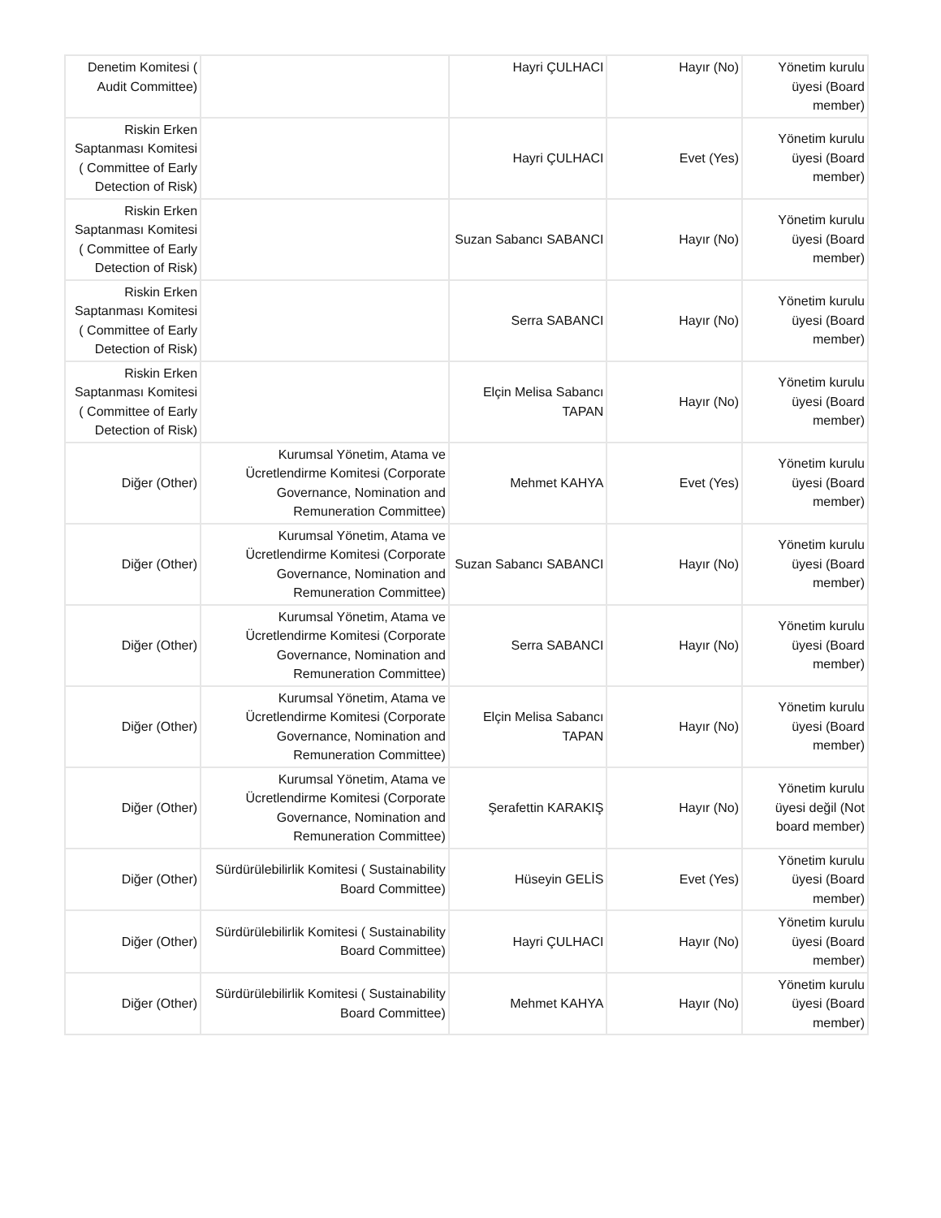| Denetim Komitesi ( Audit Committee) | | Hayri ÇULHACI | Hayır (No) | Yönetim kurulu üyesi (Board member) |
| Riskin Erken Saptanması Komitesi ( Committee of Early Detection of Risk) | | Hayri ÇULHACI | Evet (Yes) | Yönetim kurulu üyesi (Board member) |
| Riskin Erken Saptanması Komitesi ( Committee of Early Detection of Risk) | | Suzan Sabancı SABANCI | Hayır (No) | Yönetim kurulu üyesi (Board member) |
| Riskin Erken Saptanması Komitesi ( Committee of Early Detection of Risk) | | Serra SABANCI | Hayır (No) | Yönetim kurulu üyesi (Board member) |
| Riskin Erken Saptanması Komitesi ( Committee of Early Detection of Risk) | | Elçin Melisa Sabancı TAPAN | Hayır (No) | Yönetim kurulu üyesi (Board member) |
| Diğer (Other) | Kurumsal Yönetim, Atama ve Ücretlendirme Komitesi (Corporate Governance, Nomination and Remuneration Committee) | Mehmet KAHYA | Evet (Yes) | Yönetim kurulu üyesi (Board member) |
| Diğer (Other) | Kurumsal Yönetim, Atama ve Ücretlendirme Komitesi (Corporate Governance, Nomination and Remuneration Committee) | Suzan Sabancı SABANCI | Hayır (No) | Yönetim kurulu üyesi (Board member) |
| Diğer (Other) | Kurumsal Yönetim, Atama ve Ücretlendirme Komitesi (Corporate Governance, Nomination and Remuneration Committee) | Serra SABANCI | Hayır (No) | Yönetim kurulu üyesi (Board member) |
| Diğer (Other) | Kurumsal Yönetim, Atama ve Ücretlendirme Komitesi (Corporate Governance, Nomination and Remuneration Committee) | Elçin Melisa Sabancı TAPAN | Hayır (No) | Yönetim kurulu üyesi (Board member) |
| Diğer (Other) | Kurumsal Yönetim, Atama ve Ücretlendirme Komitesi (Corporate Governance, Nomination and Remuneration Committee) | Şerafettin KARAKIŞ | Hayır (No) | Yönetim kurulu üyesi değil (Not board member) |
| Diğer (Other) | Sürdürülebilirlik Komitesi ( Sustainability Board Committee) | Hüseyin GELİS | Evet (Yes) | Yönetim kurulu üyesi (Board member) |
| Diğer (Other) | Sürdürülebilirlik Komitesi ( Sustainability Board Committee) | Hayri ÇULHACI | Hayır (No) | Yönetim kurulu üyesi (Board member) |
| Diğer (Other) | Sürdürülebilirlik Komitesi ( Sustainability Board Committee) | Mehmet KAHYA | Hayır (No) | Yönetim kurulu üyesi (Board member) |